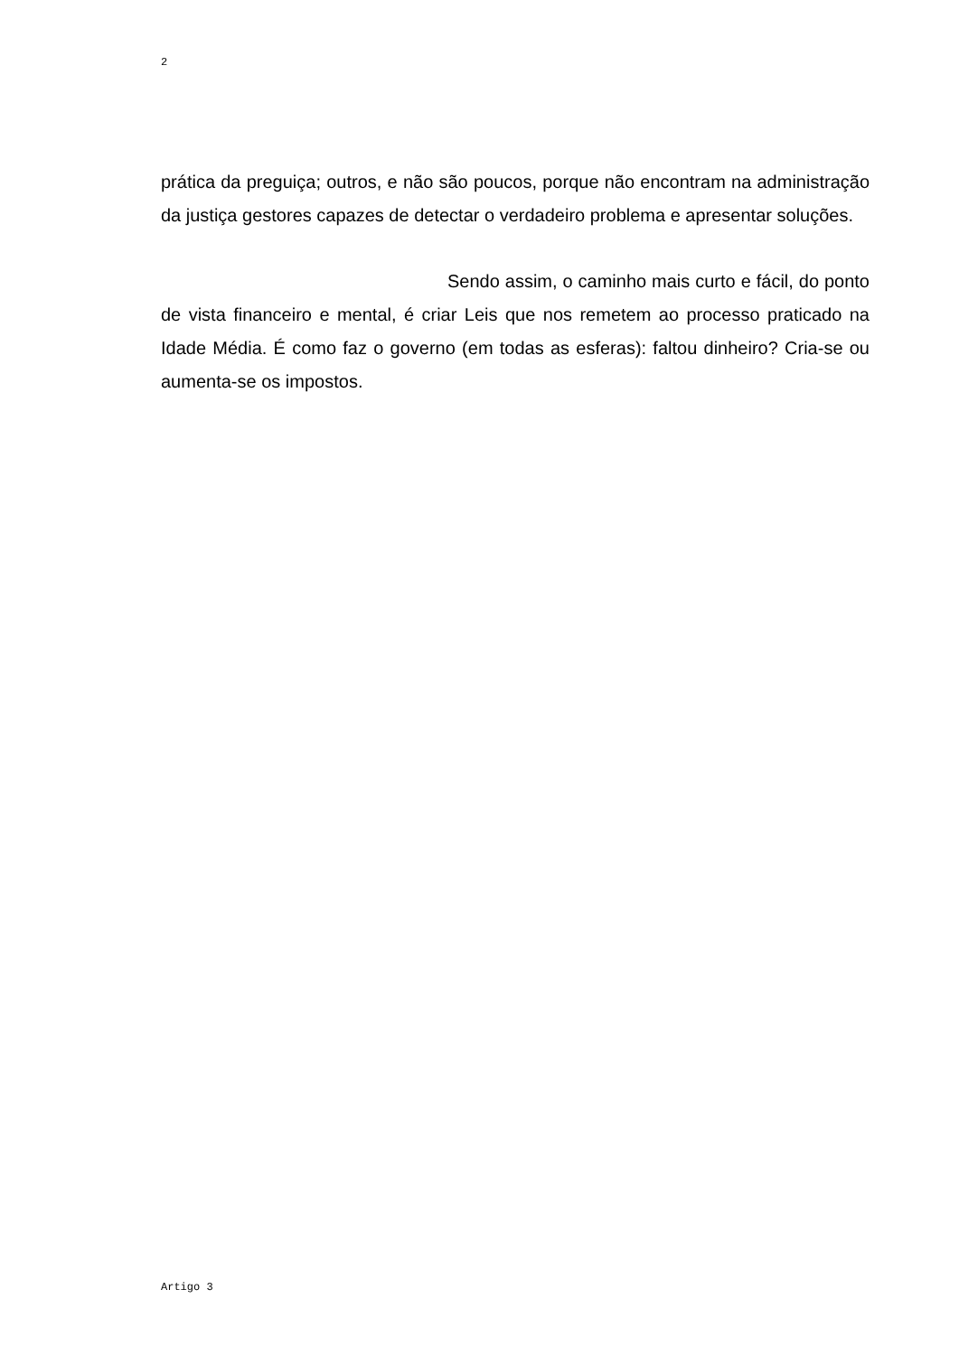2
prática da preguiça; outros, e não são poucos, porque não encontram na administração da justiça gestores capazes de detectar o verdadeiro problema e apresentar soluções.
Sendo assim, o caminho mais curto e fácil, do ponto de vista financeiro e mental, é criar Leis que nos remetem ao processo praticado na Idade Média. É como faz o governo (em todas as esferas): faltou dinheiro? Cria-se ou aumenta-se os impostos.
Artigo 3